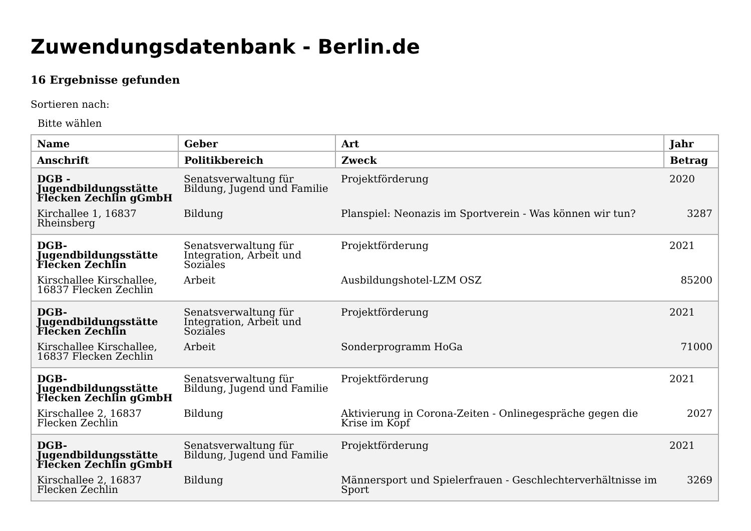Zuwendungsdatenbank - Berlin.de
16 Ergebnisse gefunden
Sortieren nach:
Bitte wählen
| Name | Geber | Art | Jahr |
| --- | --- | --- | --- |
| Anschrift | Politikbereich | Zweck | Betrag |
| DGB - Jugendbildungsstätte Flecken Zechlin gGmbH | Senatsverwaltung für Bildung, Jugend und Familie | Projektförderung | 2020 |
| Kirchallee 1, 16837 Rheinsberg | Bildung | Planspiel: Neonazis im Sportverein - Was können wir tun? | 3287 |
| DGB-Jugendbildungsstätte Flecken Zechlin | Senatsverwaltung für Integration, Arbeit und Soziales | Projektförderung | 2021 |
| Kirschallee Kirschallee, 16837 Flecken Zechlin | Arbeit | Ausbildungshotel-LZM OSZ | 85200 |
| DGB-Jugendbildungsstätte Flecken Zechlin | Senatsverwaltung für Integration, Arbeit und Soziales | Projektförderung | 2021 |
| Kirschallee Kirschallee, 16837 Flecken Zechlin | Arbeit | Sonderprogramm HoGa | 71000 |
| DGB-Jugendbildungsstätte Flecken Zechlin gGmbH | Senatsverwaltung für Bildung, Jugend und Familie | Projektförderung | 2021 |
| Kirschallee 2, 16837 Flecken Zechlin | Bildung | Aktivierung in Corona-Zeiten - Onlinegespräche gegen die Krise im Kopf | 2027 |
| DGB-Jugendbildungsstätte Flecken Zechlin gGmbH | Senatsverwaltung für Bildung, Jugend und Familie | Projektförderung | 2021 |
| Kirschallee 2, 16837 Flecken Zechlin | Bildung | Männersport und Spielerfrauen - Geschlechterverhältnisse im Sport | 3269 |